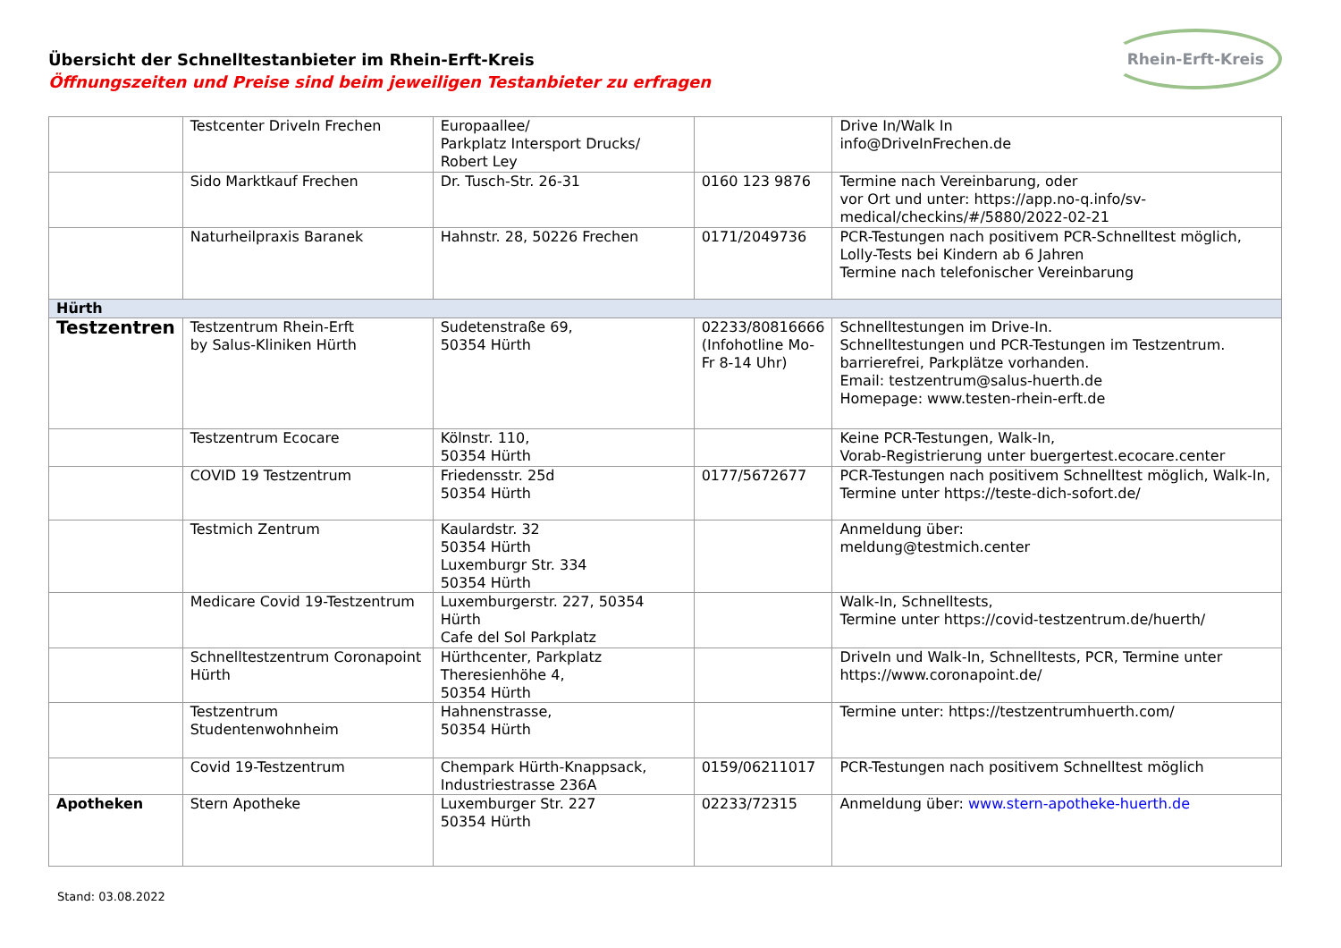Übersicht der Schnelltestanbieter im Rhein-Erft-Kreis
Öffnungszeiten und Preise sind beim jeweiligen Testanbieter zu erfragen
Rhein-Erft-Kreis
| | Testcenter DriveIn Frechen | Europaallee/ Parkplatz Intersport Drucks/ Robert Ley | | Drive In/Walk In info@DriveInFrechen.de |
| | Sido Marktkauf Frechen | Dr. Tusch-Str. 26-31 | 0160 123 9876 | Termine nach Vereinbarung, oder vor Ort und unter: https://app.no-q.info/sv-medical/checkins/#/5880/2022-02-21 |
| | Naturheilpraxis Baranek | Hahnstr. 28, 50226 Frechen | 0171/2049736 | PCR-Testungen nach positivem PCR-Schnelltest möglich, Lolly-Tests bei Kindern ab 6 Jahren Termine nach telefonischer Vereinbarung |
| Hürth | | | | |
| Testzentren | Testzentrum Rhein-Erft by Salus-Kliniken Hürth | Sudetenstraße 69, 50354 Hürth | 02233/80816666 (Infohotline Mo-Fr 8-14 Uhr) | Schnelltestungen im Drive-In. Schnelltestungen und PCR-Testungen im Testzentrum. barrierefrei, Parkplätze vorhanden. Email: testzentrum@salus-huerth.de Homepage: www.testen-rhein-erft.de |
| | Testzentrum Ecocare | Kölnstr. 110, 50354 Hürth | | Keine PCR-Testungen, Walk-In, Vorab-Registrierung unter buergertest.ecocare.center |
| | COVID 19 Testzentrum | Friedensstr. 25d 50354 Hürth | 0177/5672677 | PCR-Testungen nach positivem Schnelltest möglich, Walk-In, Termine unter https://teste-dich-sofort.de/ |
| | Testmich Zentrum | Kaulardstr. 32 50354 Hürth Luxemburgr Str. 334 50354 Hürth | | Anmeldung über: meldung@testmich.center |
| | Medicare Covid 19-Testzentrum | Luxemburgerstr. 227, 50354 Hürth Cafe del Sol Parkplatz | | Walk-In, Schnelltests, Termine unter https://covid-testzentrum.de/huerth/ |
| | Schnelltestzentrum Coronapoint Hürth | Hürthcenter, Parkplatz Theresienhöhe 4, 50354 Hürth | | DriveIn und Walk-In, Schnelltests, PCR, Termine unter https://www.coronapoint.de/ |
| | Testzentrum Studentenwohnheim | Hahnenstrasse, 50354 Hürth | | Termine unter: https://testzentrumhuerth.com/ |
| | Covid 19-Testzentrum | Chempark Hürth-Knappsack, Industriestrasse 236A | 0159/06211017 | PCR-Testungen nach positivem Schnelltest möglich |
| Apotheken | Stern Apotheke | Luxemburger Str. 227 50354 Hürth | 02233/72315 | Anmeldung über: www.stern-apotheke-huerth.de |
Stand: 03.08.2022